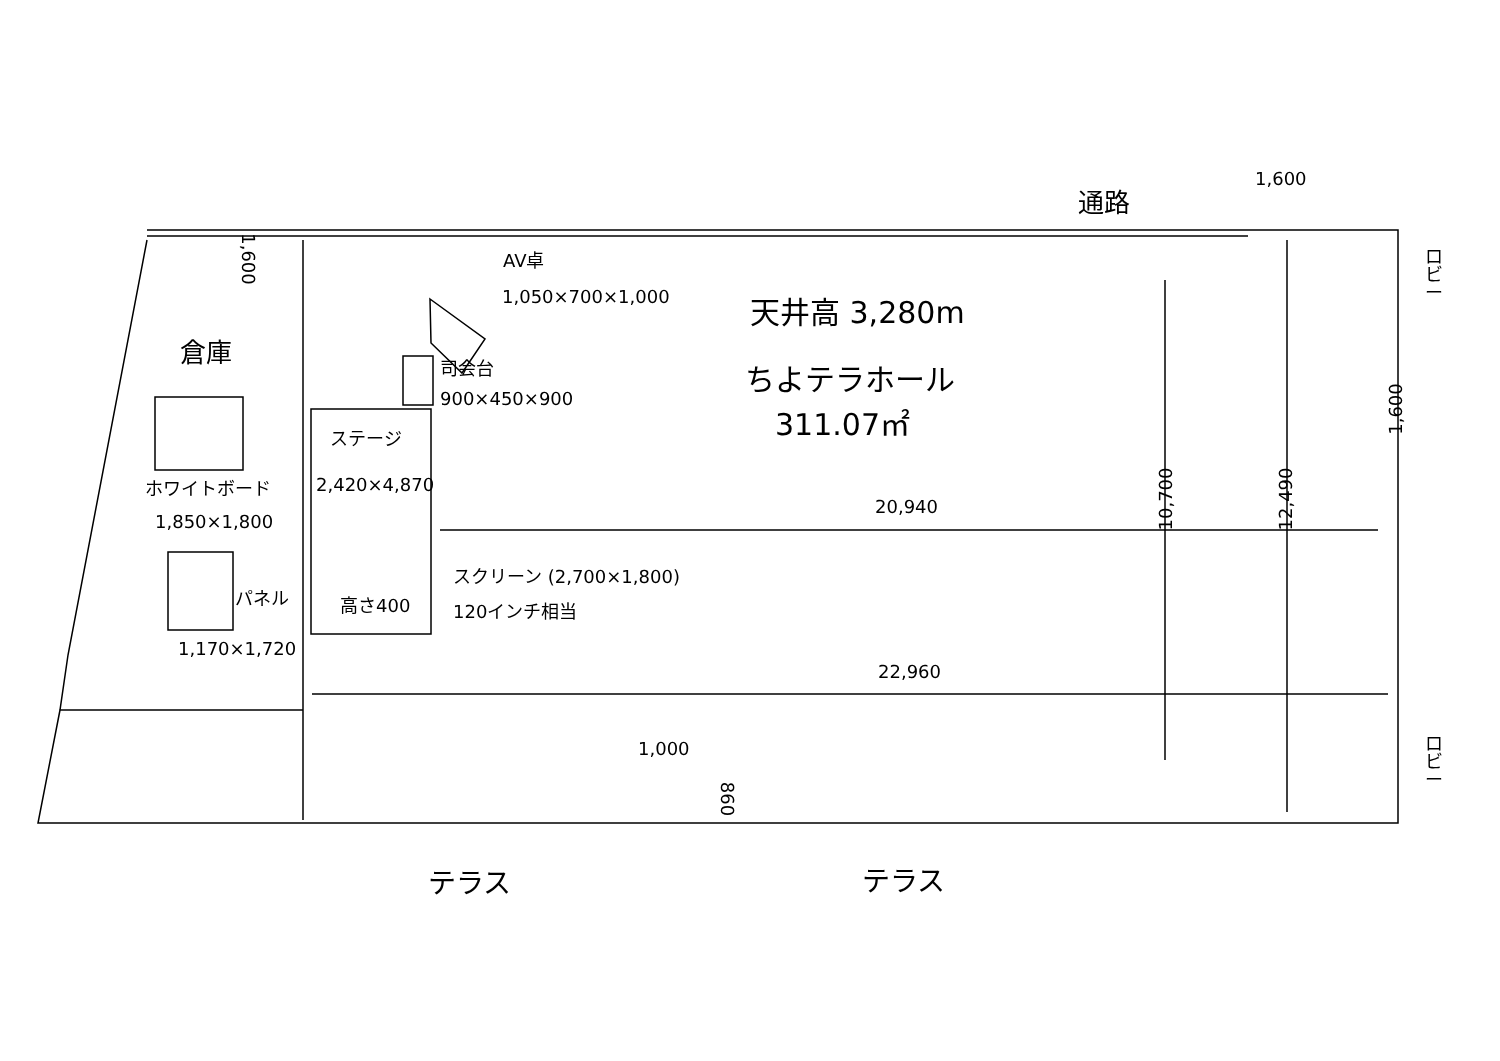1,600
通路
1,600 AV卓
1,050×700×1,000 天井高 3,280m
ロビー
倉庫 司会台
900×450×900 ちよテラホール
311.07㎡
ステージ
2,420×4,870
ホワイトボード
1,850×1,800
10,700 12,490
1,600
20,940
スクリーン (2,700×1,800)
120インチ相当
パネル 高さ400
1,170×1,720
22,960
1,000
860
ロビー
テラス テラス